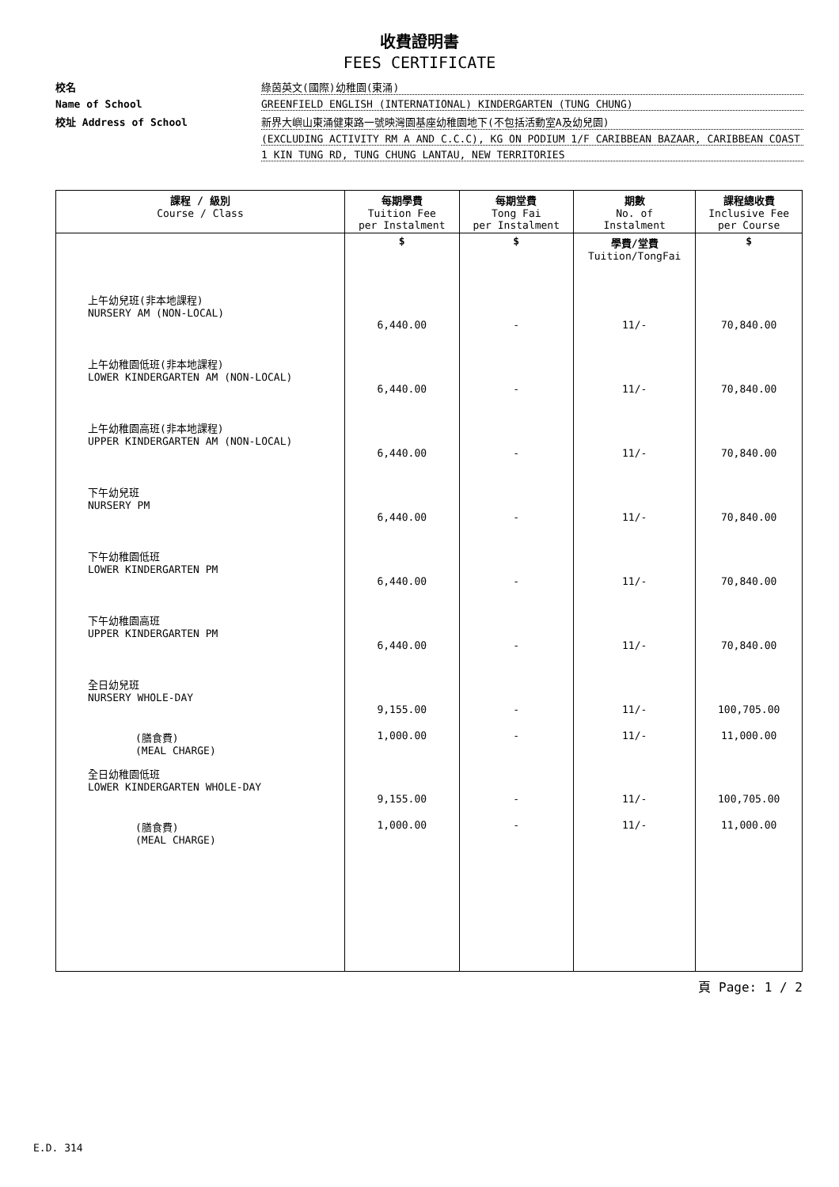收費證明書
FEES CERTIFICATE
校名
綠茵英文(國際)幼稚園(東涌)
Name of School
GREENFIELD ENGLISH (INTERNATIONAL) KINDERGARTEN (TUNG CHUNG)
校址 Address of School
新界大嶼山東涌健東路一號映灣園基座幼稚園地下(不包括活動室A及幼兒園)
(EXCLUDING ACTIVITY RM A AND C.C.C), KG ON PODIUM 1/F CARIBBEAN BAZAAR, CARIBBEAN COAST
1 KIN TUNG RD, TUNG CHUNG LANTAU, NEW TERRITORIES
| 課程 / 級別 Course / Class | 每期學費 Tuition Fee per Instalment | 每期堂費 Tong Fai per Instalment | 期數 No. of Instalment | 課程總收費 Inclusive Fee per Course |
| --- | --- | --- | --- | --- |
| | $ | $ | 學費/堂費 Tuition/TongFai | $ |
| 上午幼兒班(非本地課程) NURSERY AM (NON-LOCAL) | 6,440.00 | - | 11/- | 70,840.00 |
| 上午幼稚園低班(非本地課程) LOWER KINDERGARTEN AM (NON-LOCAL) | 6,440.00 | - | 11/- | 70,840.00 |
| 上午幼稚園高班(非本地課程) UPPER KINDERGARTEN AM (NON-LOCAL) | 6,440.00 | - | 11/- | 70,840.00 |
| 下午幼兒班 NURSERY PM | 6,440.00 | - | 11/- | 70,840.00 |
| 下午幼稚園低班 LOWER KINDERGARTEN PM | 6,440.00 | - | 11/- | 70,840.00 |
| 下午幼稚園高班 UPPER KINDERGARTEN PM | 6,440.00 | - | 11/- | 70,840.00 |
| 全日幼兒班 NURSERY WHOLE-DAY | 9,155.00 | - | 11/- | 100,705.00 |
| (膳食費) (MEAL CHARGE) | 1,000.00 | - | 11/- | 11,000.00 |
| 全日幼稚園低班 LOWER KINDERGARTEN WHOLE-DAY | 9,155.00 | - | 11/- | 100,705.00 |
| (膳食費) (MEAL CHARGE) | 1,000.00 | - | 11/- | 11,000.00 |
頁 Page: 1 / 2
E.D. 314